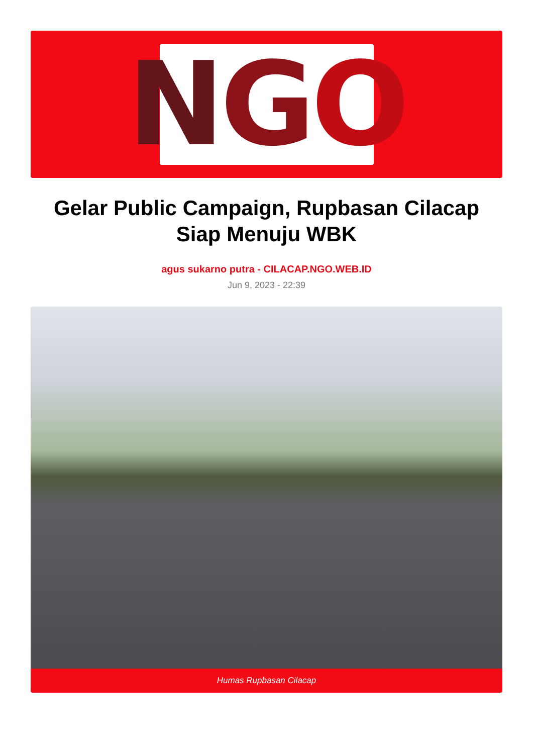N G O
Gelar Public Campaign, Rupbasan Cilacap Siap Menuju WBK
agus sukarno putra - CILACAP.NGO.WEB.ID
Jun 9, 2023 - 22:39
Humas Rupbasan Cilacap